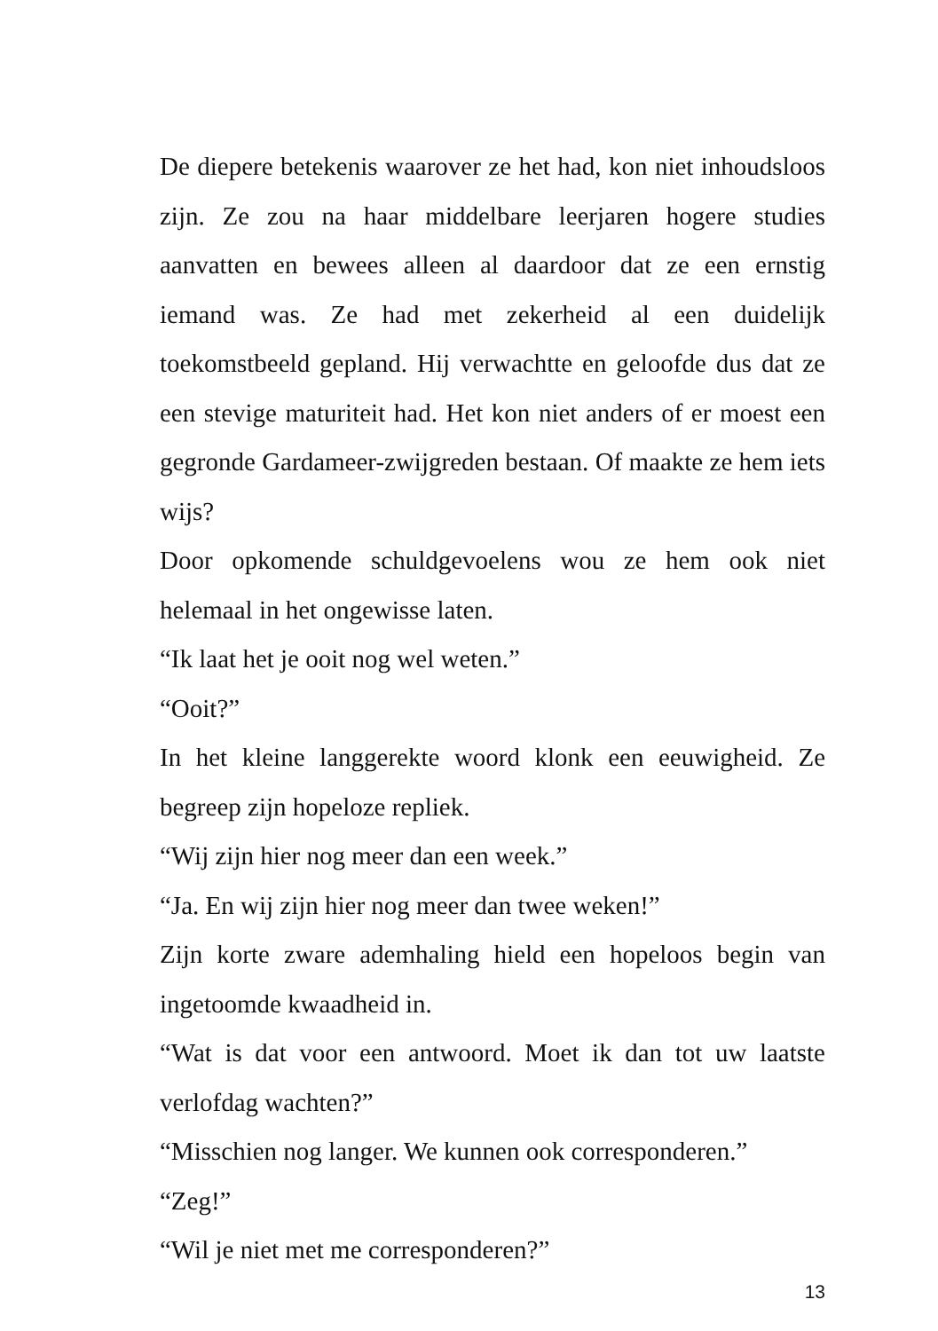De diepere betekenis waarover ze het had, kon niet inhoudsloos zijn. Ze zou na haar middelbare leerjaren hogere studies aanvatten en bewees alleen al daardoor dat ze een ernstig iemand was. Ze had met zekerheid al een duidelijk toekomstbeeld gepland. Hij verwachtte en geloofde dus dat ze een stevige maturiteit had. Het kon niet anders of er moest een gegronde Gardameer-zwijgreden bestaan. Of maakte ze hem iets wijs?
Door opkomende schuldgevoelens wou ze hem ook niet helemaal in het ongewisse laten.
“Ik laat het je ooit nog wel weten.”
“Ooit?”
In het kleine langgerekte woord klonk een eeuwigheid. Ze begreep zijn hopeloze repliek.
“Wij zijn hier nog meer dan een week.”
“Ja. En wij zijn hier nog meer dan twee weken!”
Zijn korte zware ademhaling hield een hopeloos begin van ingetoomde kwaadheid in.
“Wat is dat voor een antwoord. Moet ik dan tot uw laatste verlofdag wachten?”
“Misschien nog langer. We kunnen ook corresponderen.”
“Zeg!”
“Wil je niet met me corresponderen?”
13